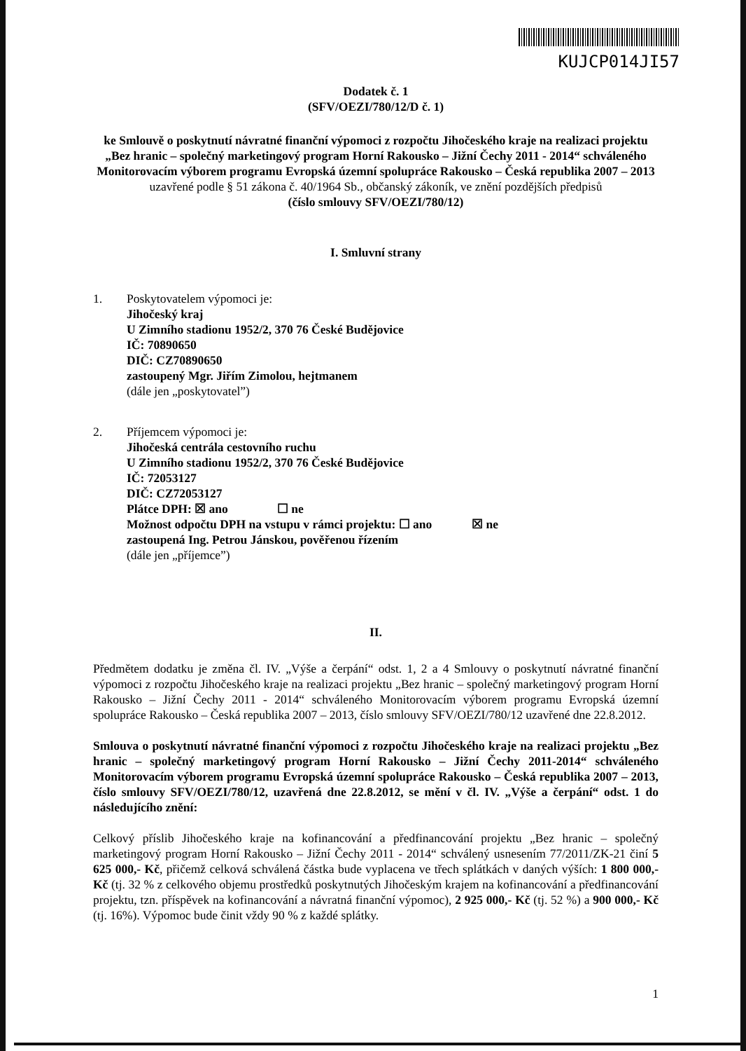KUJCP014JI57
Dodatek č. 1
(SFV/OEZI/780/12/D č. 1)
ke Smlouvě o poskytnutí návratné finanční výpomoci z rozpočtu Jihočeského kraje na realizaci projektu „Bez hranic – společný marketingový program Horní Rakousko – Jižní Čechy 2011 - 2014“ schváleného Monitorovacím výborem programu Evropská územní spolupráce Rakousko – Česká republika 2007 – 2013
uzavřené podle § 51 zákona č. 40/1964 Sb., občanský zákoník, ve znění pozdějších předpisů
(číslo smlouvy SFV/OEZI/780/12)
I. Smluvní strany
1. Poskytovatelem výpomoci je:
Jihočeský kraj
U Zimního stadionu 1952/2, 370 76 České Budějovice
IČ: 70890650
DIČ: CZ70890650
zastoupený Mgr. Jiřím Zimolou, hejtmanem
(dále jen „poskytovatel”)
2. Příjemcem výpomoci je:
Jihočeská centrála cestovního ruchu
U Zimního stadionu 1952/2, 370 76 České Budějovice
IČ: 72053127
DIČ: CZ72053127
Plátce DPH: ☒ ano ☐ ne
Možnost odpočtu DPH na vstupu v rámci projektu: ☐ ano ☒ ne
zastoupená Ing. Petrou Jánskou, pověřenou řízením
(dále jen „příjemce”)
II.
Předmětem dodatku je změna čl. IV. „Výše a čerpání“ odst. 1, 2 a 4 Smlouvy o poskytnutí návratné finanční výpomoci z rozpočtu Jihočeského kraje na realizaci projektu „Bez hranic – společný marketingový program Horní Rakousko – Jižní Čechy 2011 - 2014“ schváleného Monitorovacím výborem programu Evropská územní spolupráce Rakousko – Česká republika 2007 – 2013, číslo smlouvy SFV/OEZI/780/12 uzavřené dne 22.8.2012.
Smlouva o poskytnutí návratné finanční výpomoci z rozpočtu Jihočeského kraje na realizaci projektu „Bez hranic – společný marketingový program Horní Rakousko – Jižní Čechy 2011-2014“ schváleného Monitorovacím výborem programu Evropská územní spolupráce Rakousko – Česká republika 2007 – 2013, číslo smlouvy SFV/OEZI/780/12, uzavřená dne 22.8.2012, se mění v čl. IV. „Výše a čerpání“ odst. 1 do následujícího znění:
Celkový příslib Jihočeského kraje na kofinancování a předfinancování projektu „Bez hranic – společný marketingový program Horní Rakousko – Jižní Čechy 2011 - 2014“ schválený usnesením 77/2011/ZK-21 činí 5 625 000,- Kč, přičemž celková schválená částka bude vyplacena ve třech splátkách v daných výších: 1 800 000,- Kč (tj. 32 % z celkového objemu prostředků poskytnutých Jihočeským krajem na kofinancování a předfinancování projektu, tzn. příspěvek na kofinancování a návratná finanční výpomoc), 2 925 000,- Kč (tj. 52 %) a 900 000,- Kč (tj. 16%). Výpomoc bude činit vždy 90 % z každé splátky.
1